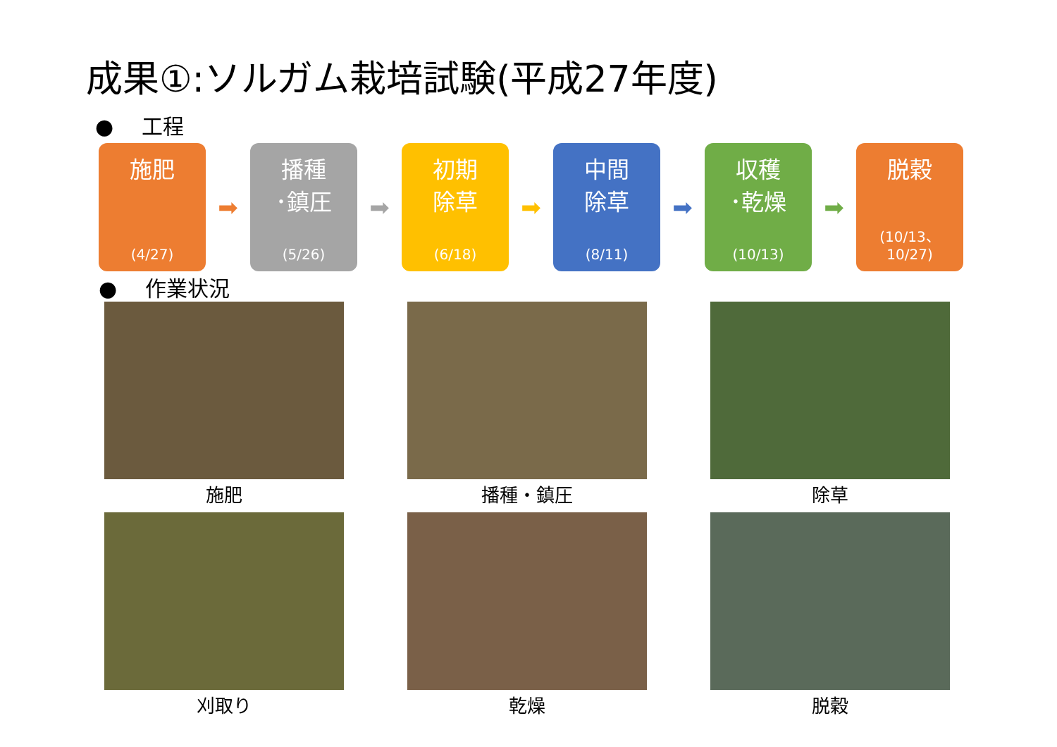成果①:ソルガム栽培試験(平成27年度)
● 　工程
施肥
(4/27)
➡
播種
･鎮圧
(5/26)
➡
初期
除草
(6/18)
➡
中間
除草
(8/11)
➡
収穫
･乾燥
(10/13)
➡
脱穀
(10/13、
10/27)
● 　作業状況
施肥
播種・鎮圧
除草
刈取り
乾燥
脱穀